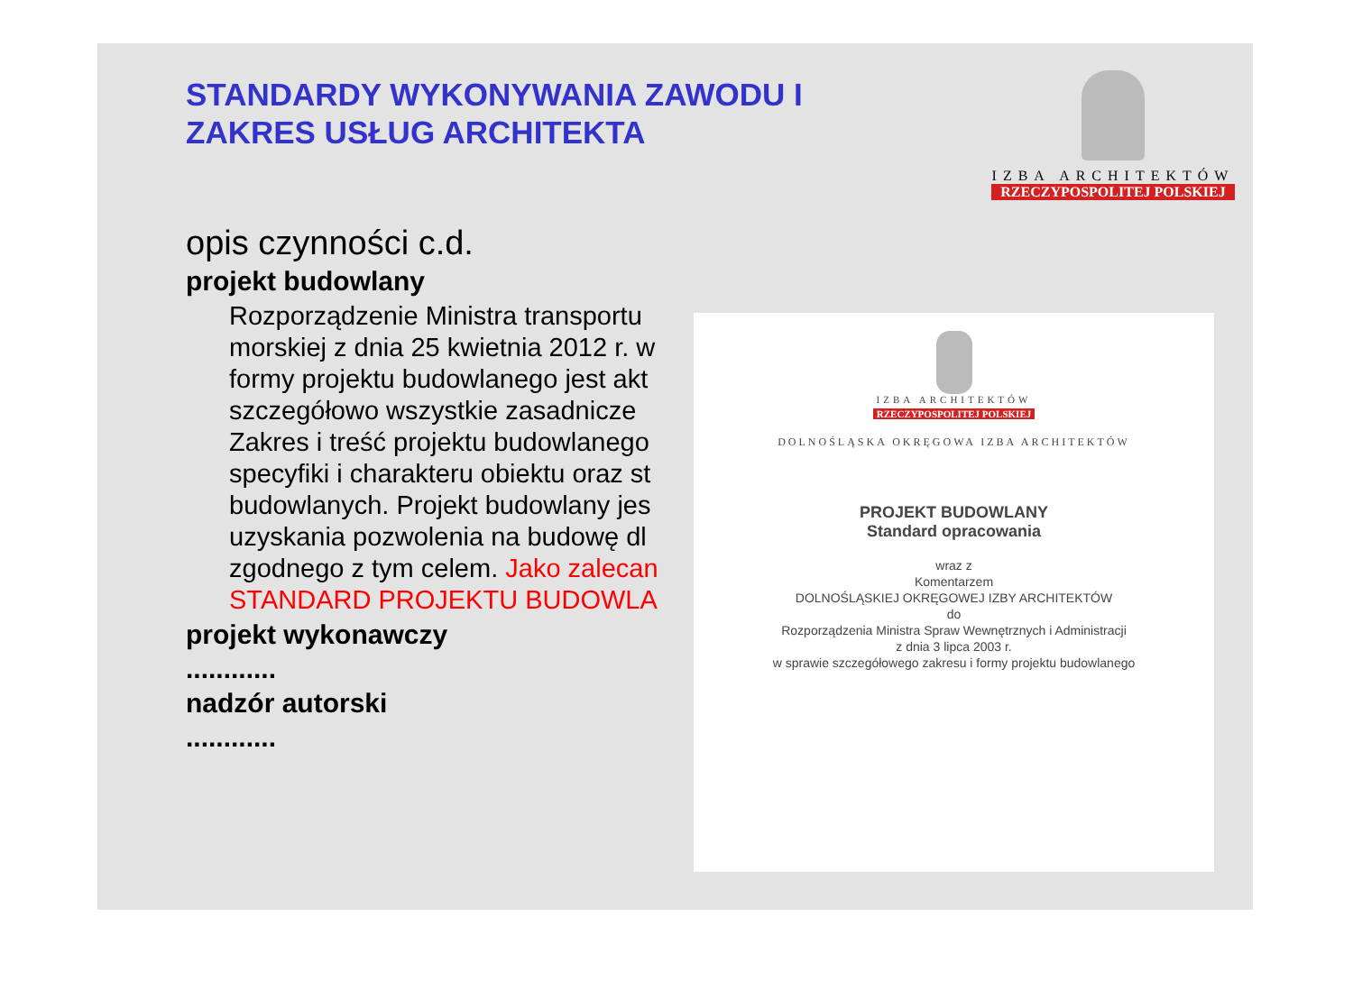STANDARDY WYKONYWANIA ZAWODU I
ZAKRES USŁUG ARCHITEKTA
IZBA ARCHITEKTÓW
RZECZYPOSPOLITEJ POLSKIEJ
opis czynności c.d.
projekt budowlany
Rozporządzenie Ministra transportu
morskiej z dnia 25 kwietnia 2012 r. w
formy projektu budowlanego jest akt
szczegółowo wszystkie zasadnicze
Zakres i treść projektu budowlanego
specyfiki i charakteru obiektu oraz st
budowlanych. Projekt budowlany jes
uzyskania pozwolenia na budowę dl
zgodnego z tym celem. Jako zalecan
STANDARD PROJEKTU BUDOWLA
projekt wykonawczy
............
nadzór autorski
............
IZBA ARCHITEKTÓW
RZECZYPOSPOLITEJ POLSKIEJ
DOLNOŚLĄSKA OKRĘGOWA IZBA ARCHITEKTÓW
PROJEKT BUDOWLANY
Standard opracowania
wraz z
Komentarzem
DOLNOŚLĄSKIEJ OKRĘGOWEJ IZBY ARCHITEKTÓW
do
Rozporządzenia Ministra Spraw Wewnętrznych i Administracji
z dnia 3 lipca 2003 r.
w sprawie szczegółowego zakresu i formy projektu budowlanego